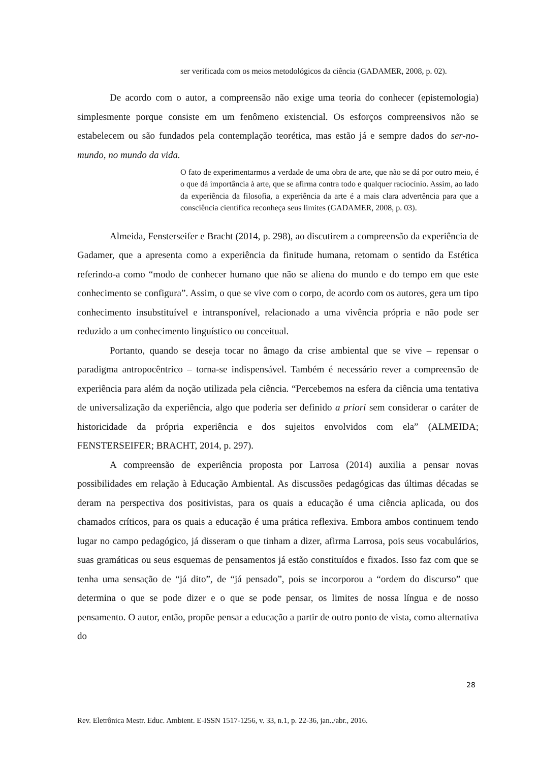ser verificada com os meios metodológicos da ciência (GADAMER, 2008, p. 02).
De acordo com o autor, a compreensão não exige uma teoria do conhecer (epistemologia) simplesmente porque consiste em um fenômeno existencial. Os esforços compreensivos não se estabelecem ou são fundados pela contemplação teorética, mas estão já e sempre dados do ser-no-mundo, no mundo da vida.
O fato de experimentarmos a verdade de uma obra de arte, que não se dá por outro meio, é o que dá importância à arte, que se afirma contra todo e qualquer raciocínio. Assim, ao lado da experiência da filosofia, a experiência da arte é a mais clara advertência para que a consciência científica reconheça seus limites (GADAMER, 2008, p. 03).
Almeida, Fensterseifer e Bracht (2014, p. 298), ao discutirem a compreensão da experiência de Gadamer, que a apresenta como a experiência da finitude humana, retomam o sentido da Estética referindo-a como “modo de conhecer humano que não se aliena do mundo e do tempo em que este conhecimento se configura”. Assim, o que se vive com o corpo, de acordo com os autores, gera um tipo conhecimento insubstituível e intransponível, relacionado a uma vivência própria e não pode ser reduzido a um conhecimento linguístico ou conceitual.
Portanto, quando se deseja tocar no âmago da crise ambiental que se vive – repensar o paradigma antropocêntrico – torna-se indispensável. Também é necessário rever a compreensão de experiência para além da noção utilizada pela ciência. “Percebemos na esfera da ciência uma tentativa de universalização da experiência, algo que poderia ser definido a priori sem considerar o caráter de historicidade da própria experiência e dos sujeitos envolvidos com ela” (ALMEIDA; FENSTERSEIFER; BRACHT, 2014, p. 297).
A compreensão de experiência proposta por Larrosa (2014) auxilia a pensar novas possibilidades em relação à Educação Ambiental. As discussões pedagógicas das últimas décadas se deram na perspectiva dos positivistas, para os quais a educação é uma ciência aplicada, ou dos chamados críticos, para os quais a educação é uma prática reflexiva. Embora ambos continuem tendo lugar no campo pedagógico, já disseram o que tinham a dizer, afirma Larrosa, pois seus vocabulários, suas gramáticas ou seus esquemas de pensamentos já estão constituídos e fixados. Isso faz com que se tenha uma sensação de “já dito”, de “já pensado”, pois se incorporou a “ordem do discurso” que determina o que se pode dizer e o que se pode pensar, os limites de nossa língua e de nosso pensamento. O autor, então, propõe pensar a educação a partir de outro ponto de vista, como alternativa do
28
Rev. Eletrônica Mestr. Educ. Ambient. E-ISSN 1517-1256, v. 33, n.1, p. 22-36, jan../abr., 2016.